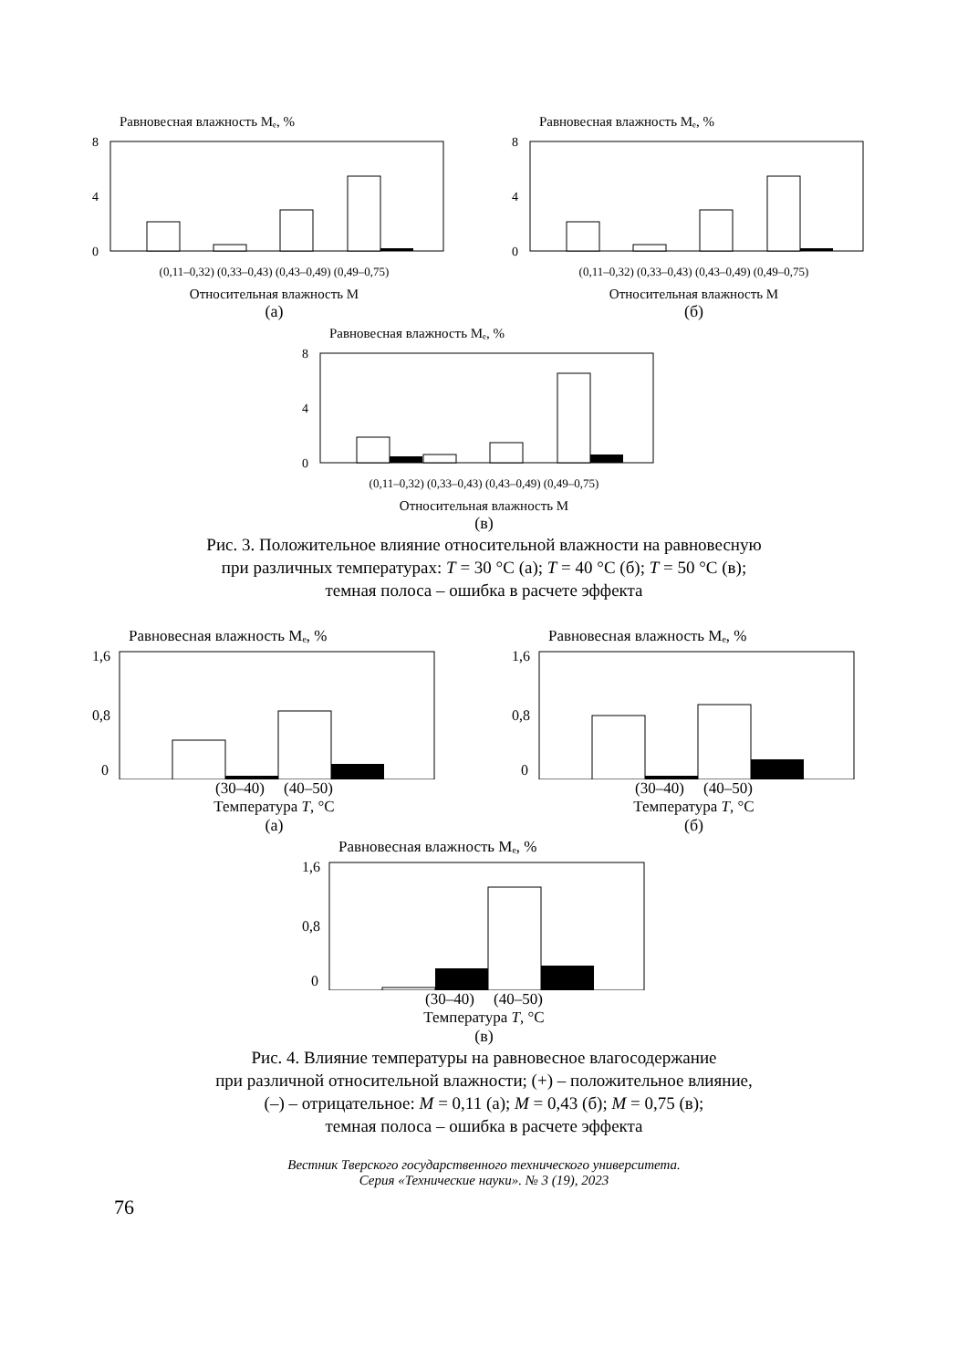Равновесная влажность Mₑ, %
8
4
0
(0,11–0,32) (0,33–0,43) (0,43–0,49) (0,49–0,75)
Относительная влажность M
(а)
Равновесная влажность Mₑ, %
8
4
0
(0,11–0,32) (0,33–0,43) (0,43–0,49) (0,49–0,75)
Относительная влажность M
(б)
Равновесная влажность Mₑ, %
8
4
0
(0,11–0,32) (0,33–0,43) (0,43–0,49) (0,49–0,75)
Относительная влажность M
(в)
Рис. 3. Положительное влияние относительной влажности на равновесную
при различных температурах: T = 30 °С (а); T = 40 °С (б); T = 50 °С (в);
темная полоса – ошибка в расчете эффекта
Равновесная влажность Mₑ, %
1,6
0,8
0
(30–40) (40–50)
Температура T, °С
(а)
Равновесная влажность Mₑ, %
1,6
0,8
0
(30–40) (40–50)
Температура T, °С
(б)
Равновесная влажность Mₑ, %
1,6
0,8
0
(30–40) (40–50)
Температура T, °С
(в)
Рис. 4. Влияние температуры на равновесное влагосодержание
при различной относительной влажности; (+) – положительное влияние,
(–) – отрицательное: M = 0,11 (а); M = 0,43 (б); M = 0,75 (в);
темная полоса – ошибка в расчете эффекта
Вестник Тверского государственного технического университета.
Серия «Технические науки». № 3 (19), 2023
76